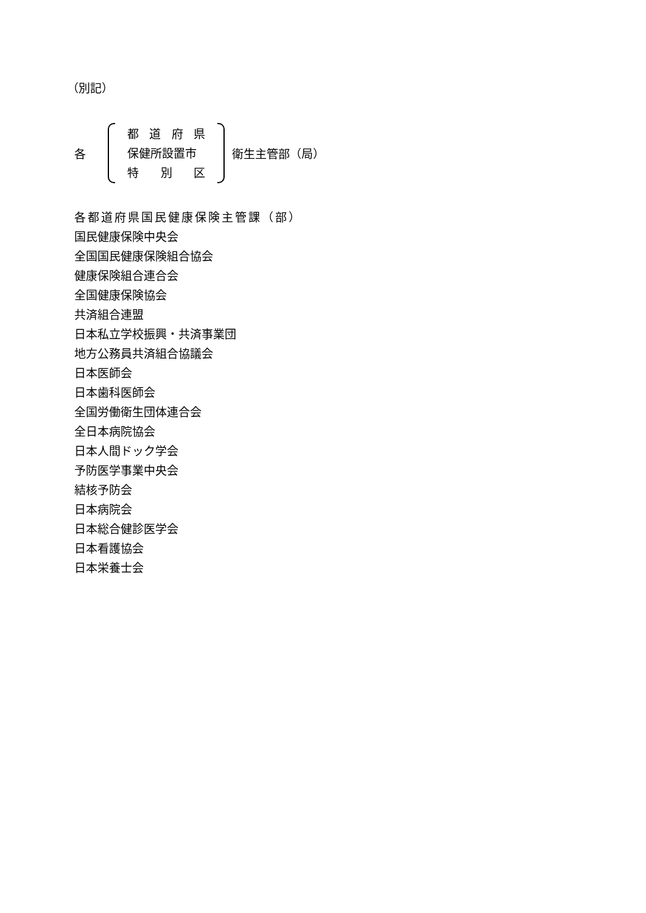（別記）
各
都 道 府 県
保健所設置市
特 別 区
衛生主管部（局）
各都道府県国民健康保険主管課（部）
国民健康保険中央会
全国国民健康保険組合協会
健康保険組合連合会
全国健康保険協会
共済組合連盟
日本私立学校振興・共済事業団
地方公務員共済組合協議会
日本医師会
日本歯科医師会
全国労働衛生団体連合会
全日本病院協会
日本人間ドック学会
予防医学事業中央会
結核予防会
日本病院会
日本総合健診医学会
日本看護協会
日本栄養士会